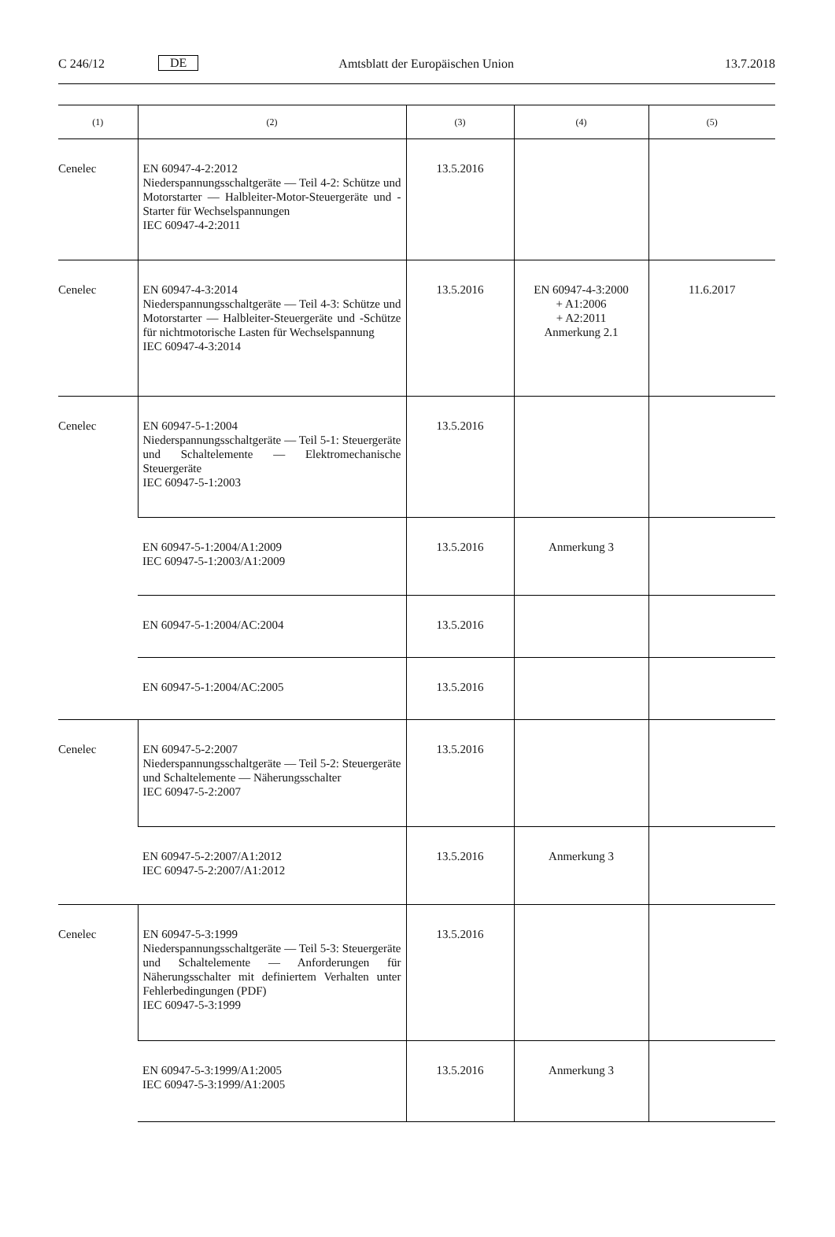C 246/12 DE Amtsblatt der Europäischen Union 13.7.2018
| (1) | (2) | (3) | (4) | (5) |
| --- | --- | --- | --- | --- |
| Cenelec | EN 60947-4-2:2012 Niederspannungsschaltgeräte — Teil 4-2: Schütze und Motorstarter — Halbleiter-Motor-Steuergeräte und -Starter für Wechselspannungen IEC 60947-4-2:2011 | 13.5.2016 | | |
| Cenelec | EN 60947-4-3:2014 Niederspannungsschaltgeräte — Teil 4-3: Schütze und Motorstarter — Halbleiter-Steuergeräte und -Schütze für nichtmotorische Lasten für Wechselspannung IEC 60947-4-3:2014 | 13.5.2016 | EN 60947-4-3:2000 + A1:2006 + A2:2011 Anmerkung 2.1 | 11.6.2017 |
| Cenelec | EN 60947-5-1:2004 Niederspannungsschaltgeräte — Teil 5-1: Steuergeräte und Schaltelemente — Elektromechanische Steuergeräte IEC 60947-5-1:2003 | 13.5.2016 | | |
| | EN 60947-5-1:2004/A1:2009 IEC 60947-5-1:2003/A1:2009 | 13.5.2016 | Anmerkung 3 | |
| | EN 60947-5-1:2004/AC:2004 | 13.5.2016 | | |
| | EN 60947-5-1:2004/AC:2005 | 13.5.2016 | | |
| Cenelec | EN 60947-5-2:2007 Niederspannungsschaltgeräte — Teil 5-2: Steuergeräte und Schaltelemente — Näherungsschalter IEC 60947-5-2:2007 | 13.5.2016 | | |
| | EN 60947-5-2:2007/A1:2012 IEC 60947-5-2:2007/A1:2012 | 13.5.2016 | Anmerkung 3 | |
| Cenelec | EN 60947-5-3:1999 Niederspannungsschaltgeräte — Teil 5-3: Steuergeräte und Schaltelemente — Anforderungen für Näherungsschalter mit definiertem Verhalten unter Fehlerbedingungen (PDF) IEC 60947-5-3:1999 | 13.5.2016 | | |
| | EN 60947-5-3:1999/A1:2005 IEC 60947-5-3:1999/A1:2005 | 13.5.2016 | Anmerkung 3 | |